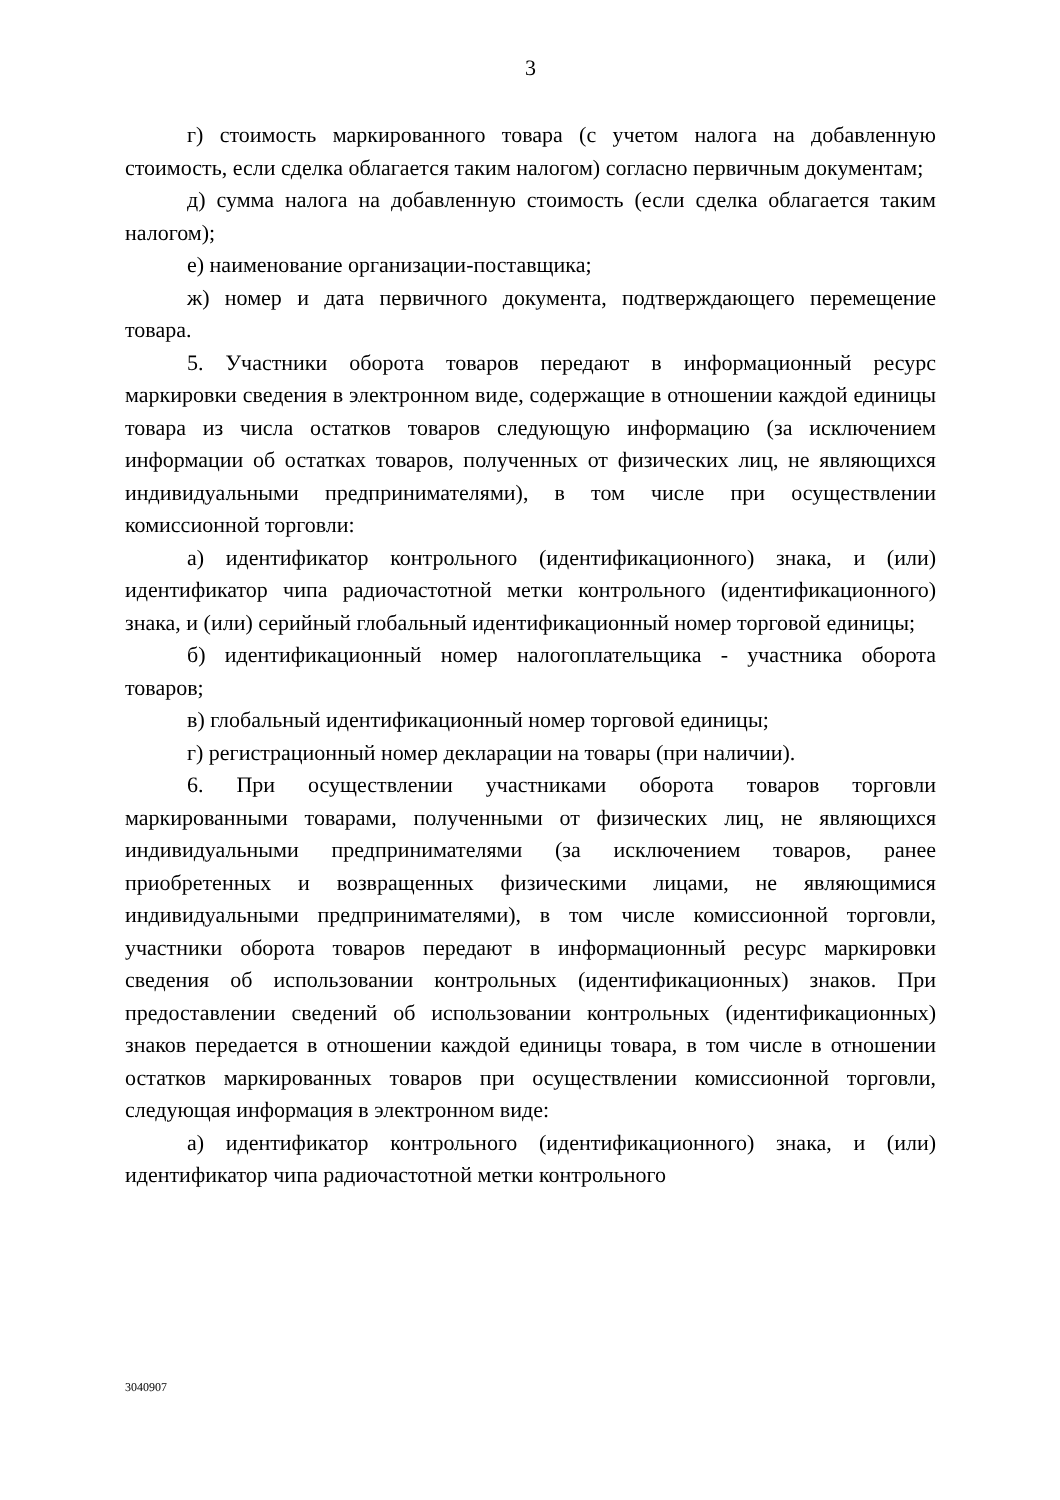3
г) стоимость маркированного товара (с учетом налога на добавленную стоимость, если сделка облагается таким налогом) согласно первичным документам;
д) сумма налога на добавленную стоимость (если сделка облагается таким налогом);
е) наименование организации-поставщика;
ж) номер и дата первичного документа, подтверждающего перемещение товара.
5. Участники оборота товаров передают в информационный ресурс маркировки сведения в электронном виде, содержащие в отношении каждой единицы товара из числа остатков товаров следующую информацию (за исключением информации об остатках товаров, полученных от физических лиц, не являющихся индивидуальными предпринимателями), в том числе при осуществлении комиссионной торговли:
а) идентификатор контрольного (идентификационного) знака, и (или) идентификатор чипа радиочастотной метки контрольного (идентификационного) знака, и (или) серийный глобальный идентификационный номер торговой единицы;
б) идентификационный номер налогоплательщика - участника оборота товаров;
в) глобальный идентификационный номер торговой единицы;
г) регистрационный номер декларации на товары (при наличии).
6. При осуществлении участниками оборота товаров торговли маркированными товарами, полученными от физических лиц, не являющихся индивидуальными предпринимателями (за исключением товаров, ранее приобретенных и возвращенных физическими лицами, не являющимися индивидуальными предпринимателями), в том числе комиссионной торговли, участники оборота товаров передают в информационный ресурс маркировки сведения об использовании контрольных (идентификационных) знаков. При предоставлении сведений об использовании контрольных (идентификационных) знаков передается в отношении каждой единицы товара, в том числе в отношении остатков маркированных товаров при осуществлении комиссионной торговли, следующая информация в электронном виде:
а) идентификатор контрольного (идентификационного) знака, и (или) идентификатор чипа радиочастотной метки контрольного
3040907